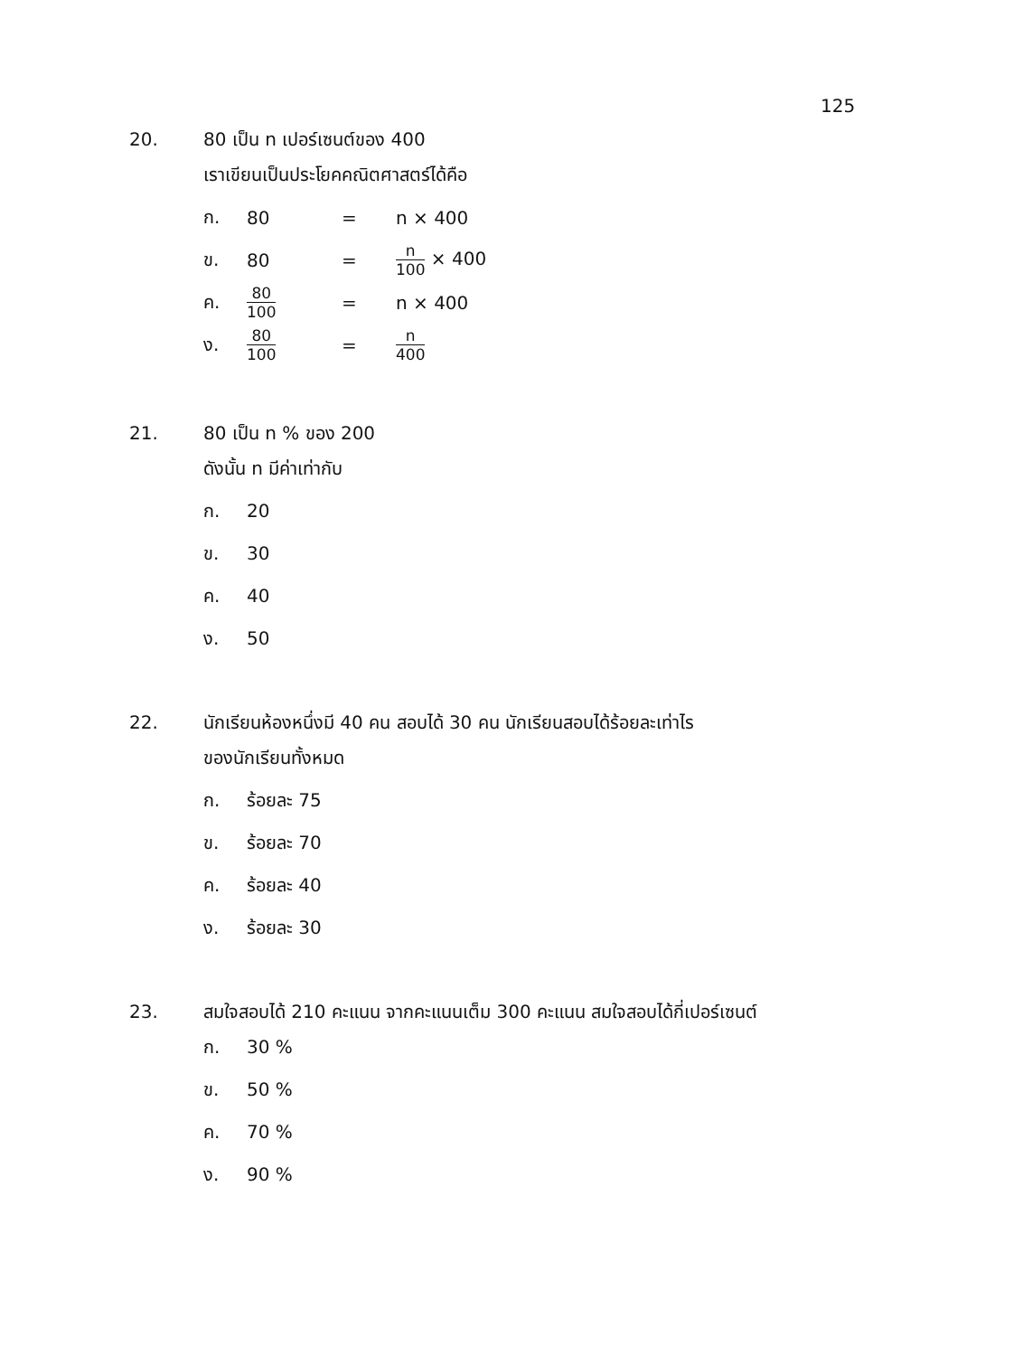125
20. 80 เป็น n เปอร์เซนต์ของ 400
เราเขียนเป็นประโยคคณิตศาสตร์ได้คือ
| ก. | 80 | = | n × 400 |
| ข. | 80 | = | n 100 × 400 |
| ค. | 80 100 | = | n × 400 |
| ง. | 80 100 | = | n 400 |
21. 80 เป็น n % ของ 200
ดังนั้น n มีค่าเท่ากับ
ก. 20
ข. 30
ค. 40
ง. 50
22. นักเรียนห้องหนึ่งมี 40 คน สอบได้ 30 คน นักเรียนสอบได้ร้อยละเท่าไร
ของนักเรียนทั้งหมด
ก. ร้อยละ 75
ข. ร้อยละ 70
ค. ร้อยละ 40
ง. ร้อยละ 30
23. สมใจสอบได้ 210 คะแนน จากคะแนนเต็ม 300 คะแนน สมใจสอบได้กี่เปอร์เซนต์
ก. 30 %
ข. 50 %
ค. 70 %
ง. 90 %